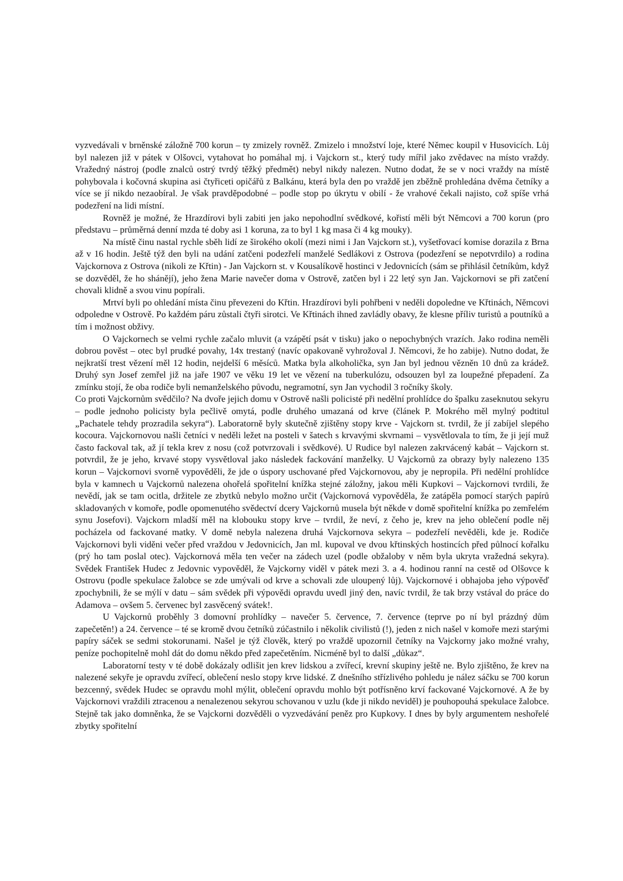vyzvedávali v brněnské záložně 700 korun – ty zmizely rovněž. Zmizelo i množství loje, které Němec koupil v Husovicích. Lůj byl nalezen již v pátek v Olšovci, vytahovat ho pomáhal mj. i Vajckorn st., který tudy mířil jako zvědavec na místo vraždy. Vražedný nástroj (podle znalců ostrý tvrdý těžký předmět) nebyl nikdy nalezen. Nutno dodat, že se v noci vraždy na místě pohybovala i kočovná skupina asi čtyřiceti opičářů z Balkánu, která byla den po vraždě jen zběžně prohledána dvěma četníky a více se jí nikdo nezaobíral. Je však pravděpodobné – podle stop po úkrytu v obilí - že vrahové čekali najisto, což spíše vrhá podezření na lidi místní.
Rovněž je možné, že Hrazdírovi byli zabiti jen jako nepohodlní svědkové, kořistí měli být Němcovi a 700 korun (pro představu – průměrná denní mzda té doby asi 1 koruna, za to byl 1 kg masa či 4 kg mouky).
Na místě činu nastal rychle sběh lidí ze širokého okolí (mezi nimi i Jan Vajckorn st.), vyšetřovací komise dorazila z Brna až v 16 hodin. Ještě týž den byli na udání zatčeni podezřelí manželé Sedlákovi z Ostrova (podezření se nepotvrdilo) a rodina Vajckornova z Ostrova (nikoli ze Křtin) - Jan Vajckorn st. v Kousalíkově hostinci v Jedovnicích (sám se přihlásil četníkům, když se dozvěděl, že ho shánějí), jeho žena Marie navečer doma v Ostrově, zatčen byl i 22 letý syn Jan. Vajckornovi se při zatčení chovali klidně a svou vinu popírali.
Mrtví byli po ohledání místa činu převezeni do Křtin. Hrazdírovi byli pohřbeni v neděli dopoledne ve Křtinách, Němcovi odpoledne v Ostrově. Po každém páru zůstali čtyři sirotci. Ve Křtinách ihned zavládly obavy, že klesne příliv turistů a poutníků a tím i možnost obživy.
O Vajckornech se velmi rychle začalo mluvit (a vzápětí psát v tisku) jako o nepochybných vrazích. Jako rodina neměli dobrou pověst – otec byl prudké povahy, 14x trestaný (navíc opakovaně vyhrožoval J. Němcovi, že ho zabije). Nutno dodat, že nejkratší trest vězení měl 12 hodin, nejdelší 6 měsíců. Matka byla alkoholička, syn Jan byl jednou vězněn 10 dnů za krádež. Druhý syn Josef zemřel již na jaře 1907 ve věku 19 let ve vězení na tuberkulózu, odsouzen byl za loupežné přepadení. Za zmínku stojí, že oba rodiče byli nemanželského původu, negramotní, syn Jan vychodil 3 ročníky školy.
Co proti Vajckornům svědčilo? Na dvoře jejich domu v Ostrově našli policisté při nedělní prohlídce do špalku zaseknutou sekyru – podle jednoho policisty byla pečlivě omytá, podle druhého umazaná od krve (článek P. Mokrého měl mylný podtitul „Pachatele tehdy prozradila sekyra“). Laboratorně byly skutečně zjištěny stopy krve - Vajckorn st. tvrdil, že jí zabíjel slepého kocoura. Vajckornovou našli četníci v neděli ležet na posteli v šatech s krvavými skvrnami – vysvětlovala to tím, že ji její muž často fackoval tak, až jí tekla krev z nosu (což potvrzovali i svědkové). U Rudice byl nalezen zakrvácený kabát – Vajckorn st. potvrdil, že je jeho, krvavé stopy vysvětloval jako následek fackování manželky. U Vajckornů za obrazy byly nalezeno 135 korun – Vajckornovi svorně vypověděli, že jde o úspory uschované před Vajckornovou, aby je nepropila. Při nedělní prohlídce byla v kamnech u Vajckornů nalezena ohořelá spořitelní knížka stejné záložny, jakou měli Kupkovi – Vajckornovi tvrdili, že nevědí, jak se tam ocitla, držitele ze zbytků nebylo možno určit (Vajckornová vypověděla, že zatápěla pomocí starých papírů skladovaných v komoře, podle opomenutého svědectví dcery Vajckornů musela být někde v domě spořitelní knížka po zemřelém synu Josefovi). Vajckorn mladší měl na klobouku stopy krve – tvrdil, že neví, z čeho je, krev na jeho oblečení podle něj pocházela od fackované matky. V domě nebyla nalezena druhá Vajckornova sekyra – podezřelí nevěděli, kde je. Rodiče Vajckornovi byli viděni večer před vraždou v Jedovnicích, Jan ml. kupoval ve dvou křtinských hostincích před půlnocí kořalku (prý ho tam poslal otec). Vajckornová měla ten večer na zádech uzel (podle obžaloby v něm byla ukryta vražedná sekyra). Svědek František Hudec z Jedovnic vypověděl, že Vajckorny viděl v pátek mezi 3. a 4. hodinou ranní na cestě od Olšovce k Ostrovu (podle spekulace žalobce se zde umývali od krve a schovali zde uloupený lůj). Vajckornové i obhajoba jeho výpověď zpochybnili, že se mýlí v datu – sám svědek při výpovědi opravdu uvedl jiný den, navíc tvrdil, že tak brzy vstával do práce do Adamova – ovšem 5. červenec byl zasvěcený svátek!.
U Vajckornů proběhly 3 domovní prohlídky – navečer 5. července, 7. července (teprve po ní byl prázdný dům zapečetěn!) a 24. července – té se kromě dvou četníků zúčastnilo i několik civilistů (!), jeden z nich našel v komoře mezi starými papíry sáček se sedmi stokorunami. Našel je týž člověk, který po vraždě upozornil četníky na Vajckorny jako možné vrahy, peníze pochopitelně mohl dát do domu někdo před zapečetěním. Nicméně byl to další „důkaz“.
Laboratorní testy v té době dokázaly odlišit jen krev lidskou a zvířecí, krevní skupiny ještě ne. Bylo zjištěno, že krev na nalezené sekyře je opravdu zvířecí, oblečení neslo stopy krve lidské. Z dnešního střízlivého pohledu je nález sáčku se 700 korun bezcenný, svědek Hudec se opravdu mohl mýlit, oblečení opravdu mohlo být potřísněno krví fackované Vajckornové. A že by Vajckornovi vraždili ztracenou a nenalezenou sekyrou schovanou v uzlu (kde ji nikdo neviděl) je pouhopouhá spekulace žalobce. Stejně tak jako domněnka, že se Vajckorni dozvěděli o vyzvedávání peněz pro Kupkovy. I dnes by byly argumentem neshořelé zbytky spořitelní